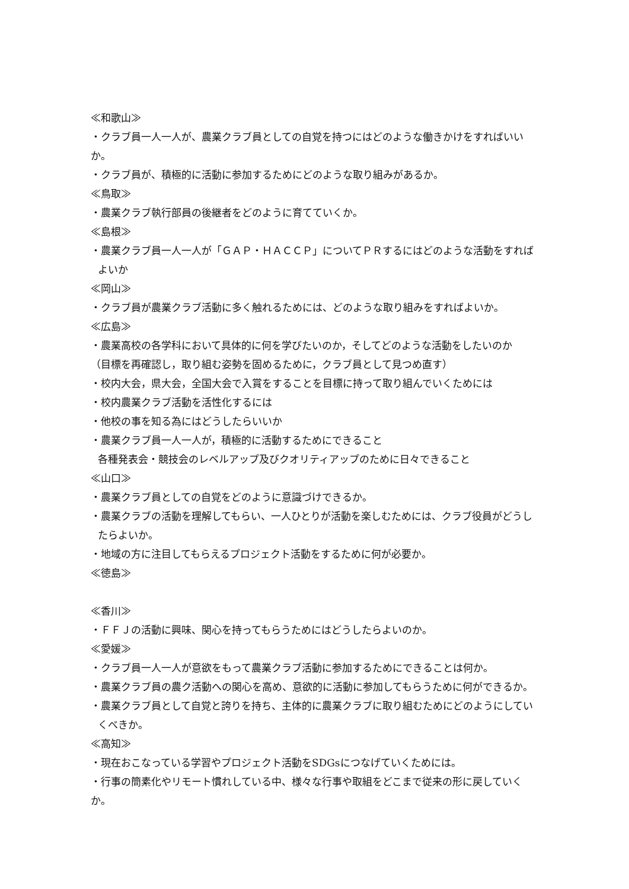≪和歌山≫
・クラブ員一人一人が、農業クラブ員としての自覚を持つにはどのような働きかけをすればいいか。
・クラブ員が、積極的に活動に参加するためにどのような取り組みがあるか。
≪鳥取≫
・農業クラブ執行部員の後継者をどのように育てていくか。
≪島根≫
・農業クラブ員一人一人が「ＧＡＰ・ＨＡＣＣＰ」についてＰＲするにはどのような活動をすれば
よいか
≪岡山≫
・クラブ員が農業クラブ活動に多く触れるためには、どのような取り組みをすればよいか。
≪広島≫
・農業高校の各学科において具体的に何を学びたいのか，そしてどのような活動をしたいのか
（目標を再確認し，取り組む姿勢を固めるために，クラブ員として見つめ直す）
・校内大会，県大会，全国大会で入賞をすることを目標に持って取り組んでいくためには
・校内農業クラブ活動を活性化するには
・他校の事を知る為にはどうしたらいいか
・農業クラブ員一人一人が，積極的に活動するためにできること
各種発表会・競技会のレベルアップ及びクオリティアップのために日々できること
≪山口≫
・農業クラブ員としての自覚をどのように意識づけできるか。
・農業クラブの活動を理解してもらい、一人ひとりが活動を楽しむためには、クラブ役員がどうし
たらよいか。
・地域の方に注目してもらえるプロジェクト活動をするために何が必要か。
≪徳島≫
≪香川≫
・ＦＦＪの活動に興味、関心を持ってもらうためにはどうしたらよいのか。
≪愛媛≫
・クラブ員一人一人が意欲をもって農業クラブ活動に参加するためにできることは何か。
・農業クラブ員の農ク活動への関心を高め、意欲的に活動に参加してもらうために何ができるか。
・農業クラブ員として自覚と誇りを持ち、主体的に農業クラブに取り組むためにどのようにしてい
くべきか。
≪高知≫
・現在おこなっている学習やプロジェクト活動をSDGsにつなげていくためには。
・行事の簡素化やリモート慣れしている中、様々な行事や取組をどこまで従来の形に戻していくか。